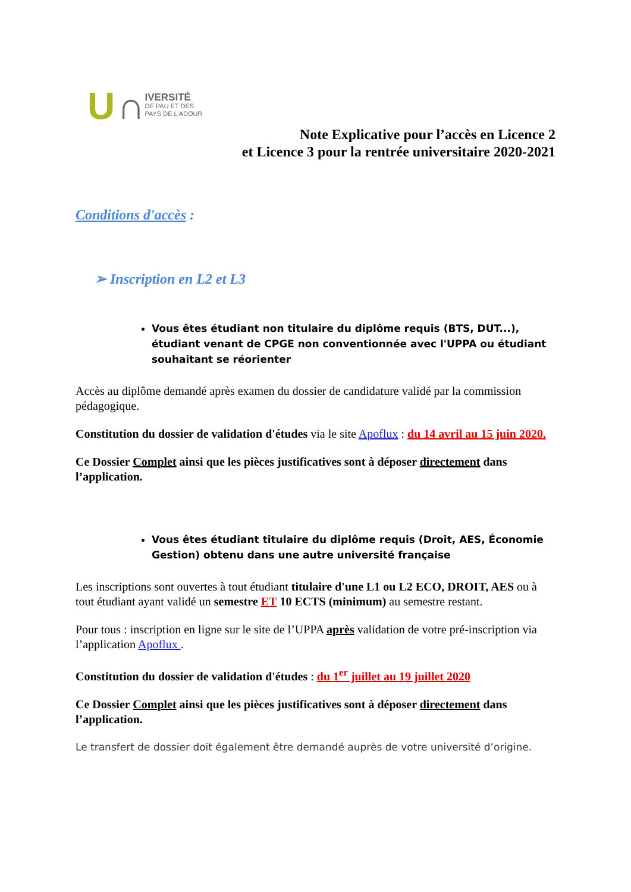U ∩
IVERSITÉ
DE PAU ET DES
PAYS DE L'ADOUR
Note Explicative pour l’accès en Licence 2
et Licence 3 pour la rentrée universitaire 2020-2021
Conditions d'accès :
➢ Inscription en L2 et L3
Vous êtes étudiant non titulaire du diplôme requis (BTS, DUT...), étudiant venant de CPGE non conventionnée avec l'UPPA ou étudiant souhaitant se réorienter
Accès au diplôme demandé après examen du dossier de candidature validé par la commission pédagogique.
Constitution du dossier de validation d'études via le site Apoflux : du 14 avril au 15 juin 2020.
Ce Dossier Complet ainsi que les pièces justificatives sont à déposer directement dans l’application.
Vous êtes étudiant titulaire du diplôme requis (Droit, AES, Économie Gestion) obtenu dans une autre université française
Les inscriptions sont ouvertes à tout étudiant titulaire d'une L1 ou L2 ECO, DROIT, AES ou à tout étudiant ayant validé un semestre ET 10 ECTS (minimum) au semestre restant.
Pour tous : inscription en ligne sur le site de l’UPPA après validation de votre pré-inscription via l’application Apoflux .
Constitution du dossier de validation d'études : du 1<sup>er</sup> juillet au 19 juillet 2020
Ce Dossier Complet ainsi que les pièces justificatives sont à déposer directement dans l’application.
Le transfert de dossier doit également être demandé auprès de votre université d’origine.